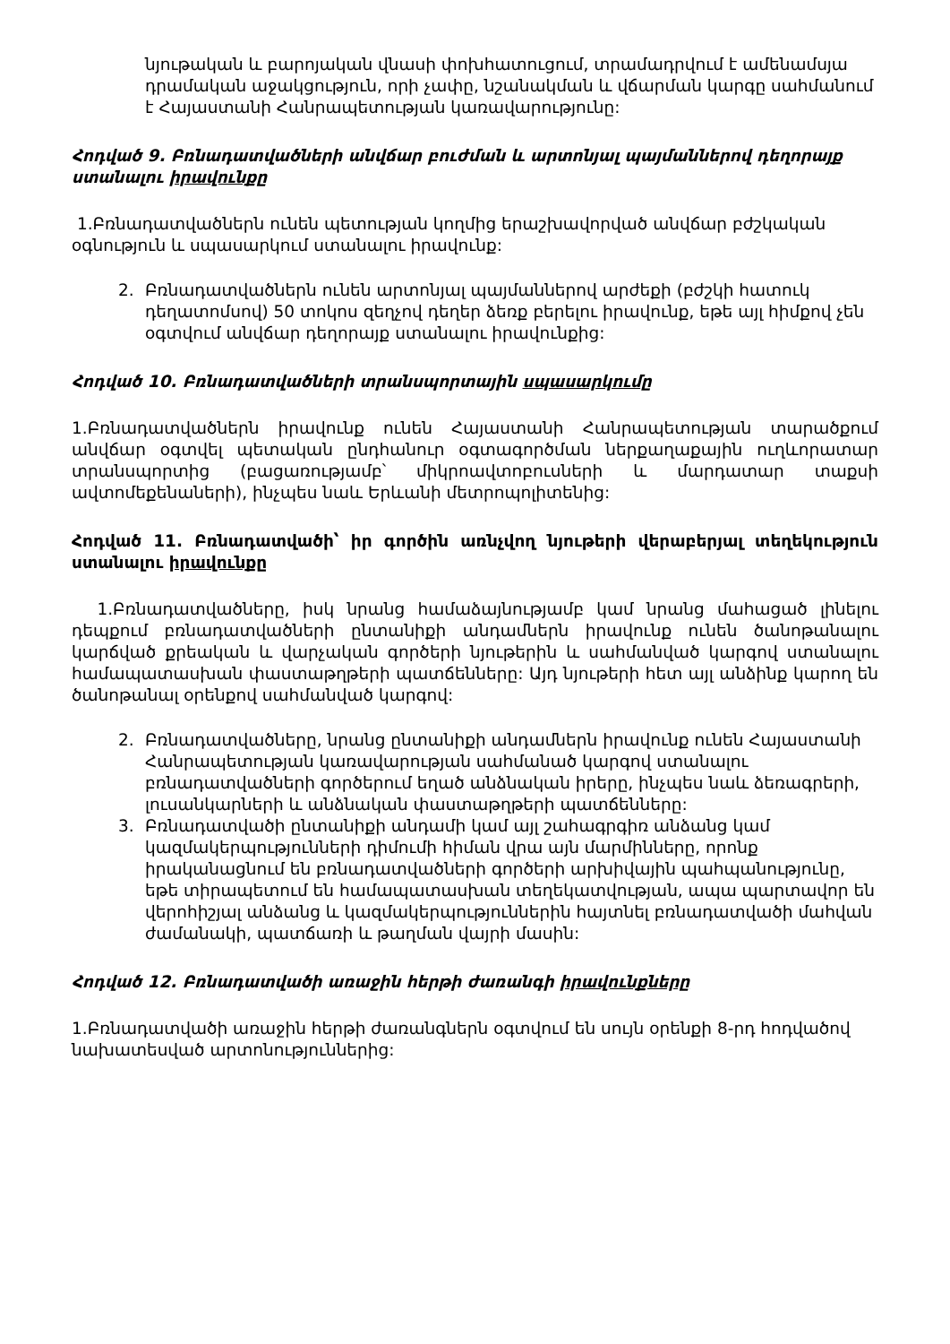նյութական և բարոյական վնասի փոխհատուցում, տրամադրվում է ամենամսյա դրամական աջակցություն, որի չափը, նշանակման և վճարման կարգը սահմանում է Հայաստանի Հանրապետության կառավարությունը:
Հոդված 9. Բռնադատվածների անվճար բուժման և արտոնյալ պայմաններով դեղորայք ստանալու իրավունքը
1.Բռնադատվածներն ունեն պետության կողմից երաշխավորված անվճար բժշկական օգնություն և սպասարկում ստանալու իրավունք:
2. Բռնադատվածներն ունեն արտոնյալ պայմաններով արժեքի (բժշկի հատուկ դեղատոմսով) 50 տոկոս զեղչով դեղեր ձեռք բերելու իրավունք, եթե այլ հիմքով չեն օգտվում անվճար դեղորայք ստանալու իրավունքից:
Հոդված 10. Բռնադատվածների տրանսպորտային սպասարկումը
1.Բռնադատվածներն իրավունք ունեն Հայաստանի Հանրապետության տարածքում անվճար օգտվել պետական ընդհանուր օգտագործման ներքաղաքային ուղևորատար տրանսպորտից (բացառությամբ՝ միկրոավտոբուսների և մարդատար տաքսի ավտոմեքենաների), ինչպես նաև Երևանի մետրոպոլիտենից:
Հոդված 11. Բռնադատվածի՝ իր գործին առնչվող նյութերի վերաբերյալ տեղեկություն ստանալու իրավունքը
1.Բռնադատվածները, իսկ նրանց համաձայնությամբ կամ նրանց մահացած լինելու դեպքում բռնադատվածների ընտանիքի անդամներն իրավունք ունեն ծանոթանալու կարճված քրեական և վարչական գործերի նյութերին և սահմանված կարգով ստանալու համապատասխան փաստաթղթերի պատճենները: Այդ նյութերի հետ այլ անձինք կարող են ծանոթանալ օրենքով սահմանված կարգով:
2. Բռնադատվածները, նրանց ընտանիքի անդամներն իրավունք ունեն Հայաստանի Հանրապետության կառավարության սահմանած կարգով ստանալու բռնադատվածների գործերում եղած անձնական իրերը, ինչպես նաև ձեռագրերի, լուսանկարների և անձնական փաստաթղթերի պատճենները:
3. Բռնադատվածի ընտանիքի անդամի կամ այլ շահագրգիռ անձանց կամ կազմակերպությունների դիմումի հիման վրա այն մարմինները, որոնք իրականացնում են բռնադատվածների գործերի արխիվային պահպանությունը, եթե տիրապետում են համապատասխան տեղեկատվության, ապա պարտավոր են վերոհիշյալ անձանց և կազմակերպություններին հայտնել բռնադատվածի մահվան ժամանակի, պատճառի և թաղման վայրի մասին:
Հոդված 12. Բռնադատվածի առաջին հերթի ժառանգի իրավունքները
1.Բռնադատվածի առաջին հերթի ժառանգներն օգտվում են սույն օրենքի 8-րդ հոդվածով նախատեսված արտոնություններից: